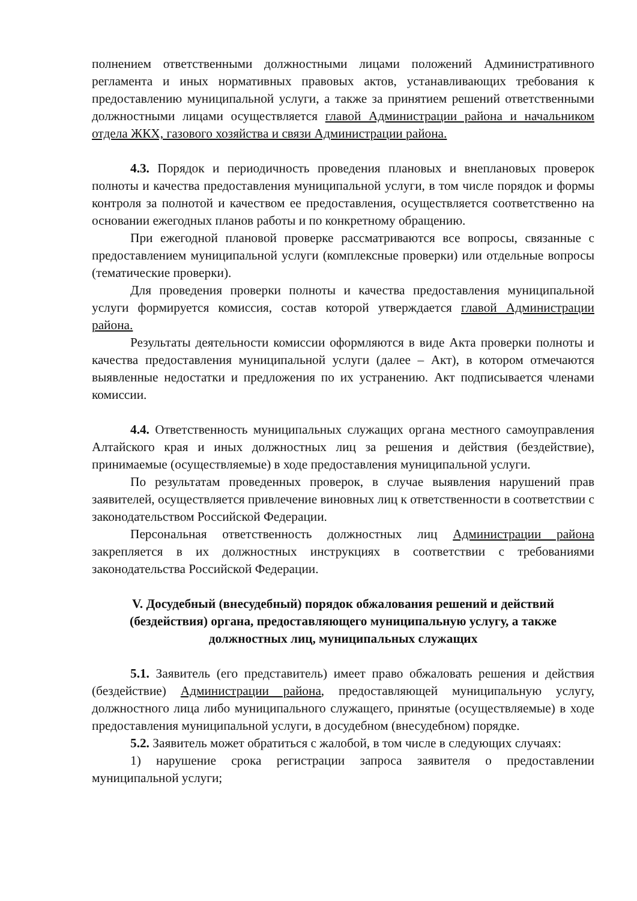полнением ответственными должностными лицами положений Административного регламента и иных нормативных правовых актов, устанавливающих требования к предоставлению муниципальной услуги, а также за принятием решений ответственными должностными лицами осуществляется главой Администрации района и начальником отдела ЖКХ, газового хозяйства и связи Администрации района.
4.3. Порядок и периодичность проведения плановых и внеплановых проверок полноты и качества предоставления муниципальной услуги, в том числе порядок и формы контроля за полнотой и качеством ее предоставления, осуществляется соответственно на основании ежегодных планов работы и по конкретному обращению.
При ежегодной плановой проверке рассматриваются все вопросы, связанные с предоставлением муниципальной услуги (комплексные проверки) или отдельные вопросы (тематические проверки).
Для проведения проверки полноты и качества предоставления муниципальной услуги формируется комиссия, состав которой утверждается главой Администрации района.
Результаты деятельности комиссии оформляются в виде Акта проверки полноты и качества предоставления муниципальной услуги (далее – Акт), в котором отмечаются выявленные недостатки и предложения по их устранению. Акт подписывается членами комиссии.
4.4. Ответственность муниципальных служащих органа местного самоуправления Алтайского края и иных должностных лиц за решения и действия (бездействие), принимаемые (осуществляемые) в ходе предоставления муниципальной услуги.
По результатам проведенных проверок, в случае выявления нарушений прав заявителей, осуществляется привлечение виновных лиц к ответственности в соответствии с законодательством Российской Федерации.
Персональная ответственность должностных лиц Администрации района закрепляется в их должностных инструкциях в соответствии с требованиями законодательства Российской Федерации.
V. Досудебный (внесудебный) порядок обжалования решений и действий (бездействия) органа, предоставляющего муниципальную услугу, а также должностных лиц, муниципальных служащих
5.1. Заявитель (его представитель) имеет право обжаловать решения и действия (бездействие) Администрации района, предоставляющей муниципальную услугу, должностного лица либо муниципального служащего, принятые (осуществляемые) в ходе предоставления муниципальной услуги, в досудебном (внесудебном) порядке.
5.2. Заявитель может обратиться с жалобой, в том числе в следующих случаях:
1) нарушение срока регистрации запроса заявителя о предоставлении муниципальной услуги;